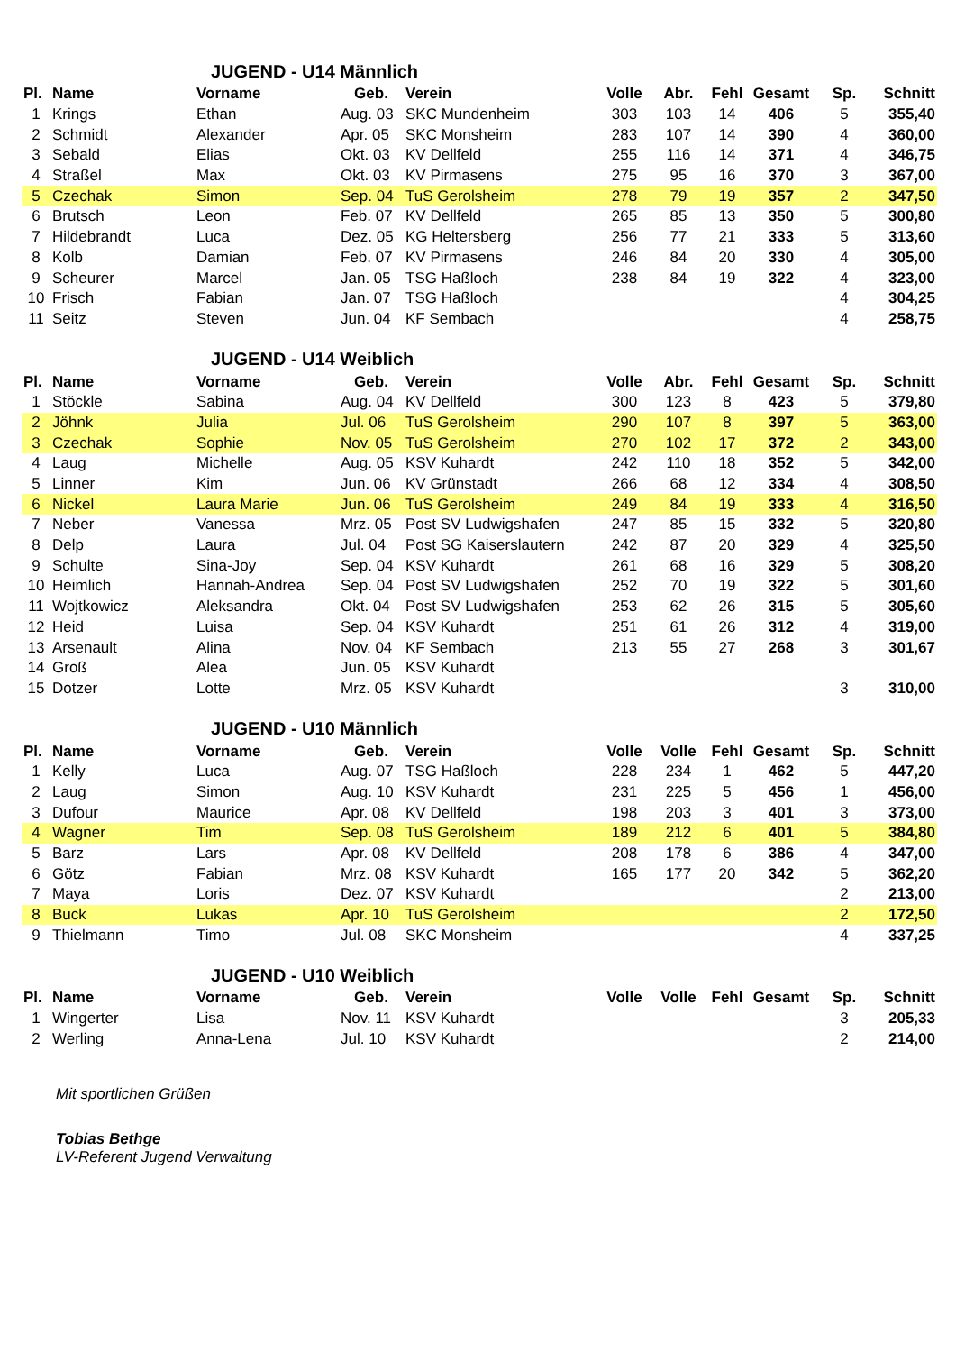JUGEND - U14 Männlich
| Pl. | Name | Vorname | Geb. | Verein | Volle | Abr. | Fehl | Gesamt | Sp. | Schnitt |
| --- | --- | --- | --- | --- | --- | --- | --- | --- | --- | --- |
| 1 | Krings | Ethan | Aug. 03 | SKC Mundenheim | 303 | 103 | 14 | 406 | 5 | 355,40 |
| 2 | Schmidt | Alexander | Apr. 05 | SKC Monsheim | 283 | 107 | 14 | 390 | 4 | 360,00 |
| 3 | Sebald | Elias | Okt. 03 | KV Dellfeld | 255 | 116 | 14 | 371 | 4 | 346,75 |
| 4 | Straßel | Max | Okt. 03 | KV Pirmasens | 275 | 95 | 16 | 370 | 3 | 367,00 |
| 5 | Czechak | Simon | Sep. 04 | TuS Gerolsheim | 278 | 79 | 19 | 357 | 2 | 347,50 |
| 6 | Brutsch | Leon | Feb. 07 | KV Dellfeld | 265 | 85 | 13 | 350 | 5 | 300,80 |
| 7 | Hildebrandt | Luca | Dez. 05 | KG Heltersberg | 256 | 77 | 21 | 333 | 5 | 313,60 |
| 8 | Kolb | Damian | Feb. 07 | KV Pirmasens | 246 | 84 | 20 | 330 | 4 | 305,00 |
| 9 | Scheurer | Marcel | Jan. 05 | TSG Haßloch | 238 | 84 | 19 | 322 | 4 | 323,00 |
| 10 | Frisch | Fabian | Jan. 07 | TSG Haßloch | | | | | 4 | 304,25 |
| 11 | Seitz | Steven | Jun. 04 | KF Sembach | | | | | 4 | 258,75 |
JUGEND - U14 Weiblich
| Pl. | Name | Vorname | Geb. | Verein | Volle | Abr. | Fehl | Gesamt | Sp. | Schnitt |
| --- | --- | --- | --- | --- | --- | --- | --- | --- | --- | --- |
| 1 | Stöckle | Sabina | Aug. 04 | KV Dellfeld | 300 | 123 | 8 | 423 | 5 | 379,80 |
| 2 | Jöhnk | Julia | Jul. 06 | TuS Gerolsheim | 290 | 107 | 8 | 397 | 5 | 363,00 |
| 3 | Czechak | Sophie | Nov. 05 | TuS Gerolsheim | 270 | 102 | 17 | 372 | 2 | 343,00 |
| 4 | Laug | Michelle | Aug. 05 | KSV Kuhardt | 242 | 110 | 18 | 352 | 5 | 342,00 |
| 5 | Linner | Kim | Jun. 06 | KV Grünstadt | 266 | 68 | 12 | 334 | 4 | 308,50 |
| 6 | Nickel | Laura Marie | Jun. 06 | TuS Gerolsheim | 249 | 84 | 19 | 333 | 4 | 316,50 |
| 7 | Neber | Vanessa | Mrz. 05 | Post SV Ludwigshafen | 247 | 85 | 15 | 332 | 5 | 320,80 |
| 8 | Delp | Laura | Jul. 04 | Post SG Kaiserslautern | 242 | 87 | 20 | 329 | 4 | 325,50 |
| 9 | Schulte | Sina-Joy | Sep. 04 | KSV Kuhardt | 261 | 68 | 16 | 329 | 5 | 308,20 |
| 10 | Heimlich | Hannah-Andrea | Sep. 04 | Post SV Ludwigshafen | 252 | 70 | 19 | 322 | 5 | 301,60 |
| 11 | Wojtkowicz | Aleksandra | Okt. 04 | Post SV Ludwigshafen | 253 | 62 | 26 | 315 | 5 | 305,60 |
| 12 | Heid | Luisa | Sep. 04 | KSV Kuhardt | 251 | 61 | 26 | 312 | 4 | 319,00 |
| 13 | Arsenault | Alina | Nov. 04 | KF Sembach | 213 | 55 | 27 | 268 | 3 | 301,67 |
| 14 | Groß | Alea | Jun. 05 | KSV Kuhardt | | | | | | |
| 15 | Dotzer | Lotte | Mrz. 05 | KSV Kuhardt | | | | | 3 | 310,00 |
JUGEND - U10 Männlich
| Pl. | Name | Vorname | Geb. | Verein | Volle | Volle | Fehl | Gesamt | Sp. | Schnitt |
| --- | --- | --- | --- | --- | --- | --- | --- | --- | --- | --- |
| 1 | Kelly | Luca | Aug. 07 | TSG Haßloch | 228 | 234 | 1 | 462 | 5 | 447,20 |
| 2 | Laug | Simon | Aug. 10 | KSV Kuhardt | 231 | 225 | 5 | 456 | 1 | 456,00 |
| 3 | Dufour | Maurice | Apr. 08 | KV Dellfeld | 198 | 203 | 3 | 401 | 3 | 373,00 |
| 4 | Wagner | Tim | Sep. 08 | TuS Gerolsheim | 189 | 212 | 6 | 401 | 5 | 384,80 |
| 5 | Barz | Lars | Apr. 08 | KV Dellfeld | 208 | 178 | 6 | 386 | 4 | 347,00 |
| 6 | Götz | Fabian | Mrz. 08 | KSV Kuhardt | 165 | 177 | 20 | 342 | 5 | 362,20 |
| 7 | Maya | Loris | Dez. 07 | KSV Kuhardt | | | | | 2 | 213,00 |
| 8 | Buck | Lukas | Apr. 10 | TuS Gerolsheim | | | | | 2 | 172,50 |
| 9 | Thielmann | Timo | Jul. 08 | SKC Monsheim | | | | | 4 | 337,25 |
JUGEND - U10 Weiblich
| Pl. | Name | Vorname | Geb. | Verein | Volle | Volle | Fehl | Gesamt | Sp. | Schnitt |
| --- | --- | --- | --- | --- | --- | --- | --- | --- | --- | --- |
| 1 | Wingerter | Lisa | Nov. 11 | KSV Kuhardt | | | | | 3 | 205,33 |
| 2 | Werling | Anna-Lena | Jul. 10 | KSV Kuhardt | | | | | 2 | 214,00 |
Mit sportlichen Grüßen
Tobias Bethge
LV-Referent Jugend Verwaltung